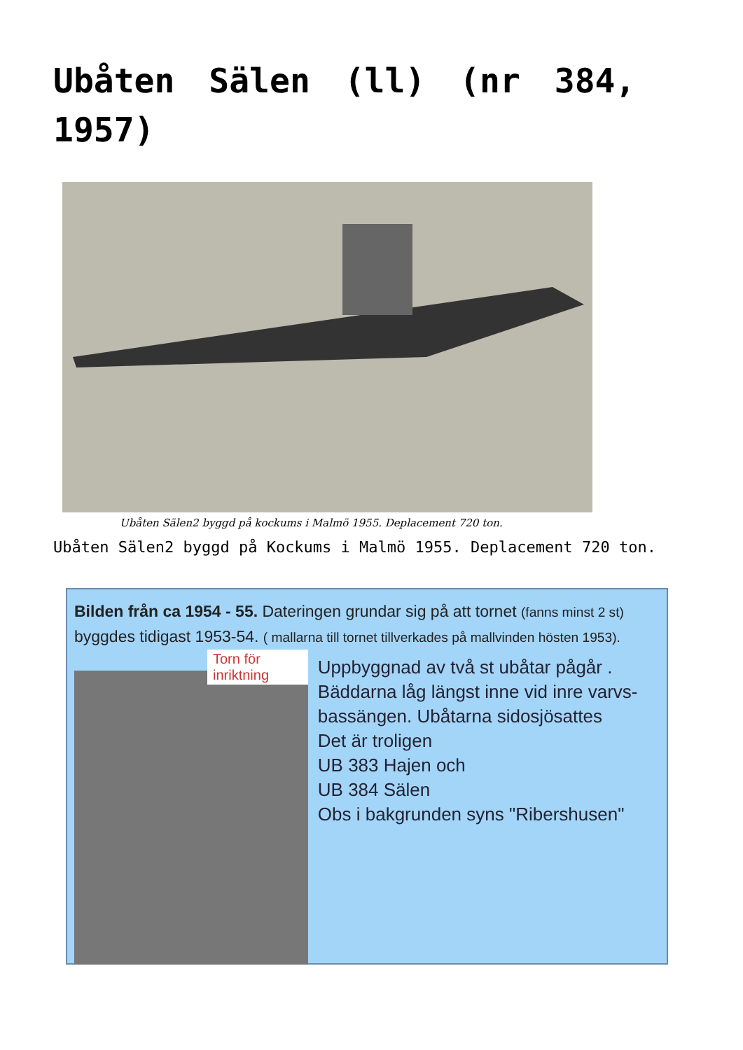Ubåten Sälen (ll) (nr 384, 1957)
Ubåten Sälen2 byggd på kockums i Malmö 1955. Deplacement 720 ton.
Ubåten Sälen2 byggd på Kockums i Malmö 1955. Deplacement 720 ton.
Bilden från ca 1954 - 55. Dateringen grundar sig på att tornet (fanns minst 2 st) byggdes tidigast 1953-54. ( mallarna till tornet tillverkades på mallvinden hösten 1953).
Torn för inriktning
Uppbyggnad av två st ubåtar pågår .
Bäddarna låg längst inne vid inre varvs-bassängen. Ubåtarna sidosjösattes
Det är troligen
UB 383 Hajen och
UB 384 Sälen
Obs i bakgrunden syns "Ribershusen"